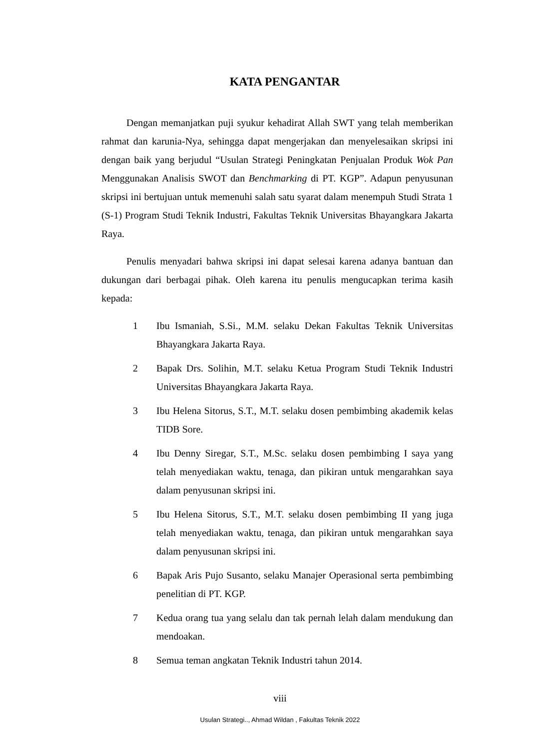KATA PENGANTAR
Dengan memanjatkan puji syukur kehadirat Allah SWT yang telah memberikan rahmat dan karunia-Nya, sehingga dapat mengerjakan dan menyelesaikan skripsi ini dengan baik yang berjudul “Usulan Strategi Peningkatan Penjualan Produk Wok Pan Menggunakan Analisis SWOT dan Benchmarking di PT. KGP”. Adapun penyusunan skripsi ini bertujuan untuk memenuhi salah satu syarat dalam menempuh Studi Strata 1 (S-1) Program Studi Teknik Industri, Fakultas Teknik Universitas Bhayangkara Jakarta Raya.
Penulis menyadari bahwa skripsi ini dapat selesai karena adanya bantuan dan dukungan dari berbagai pihak. Oleh karena itu penulis mengucapkan terima kasih kepada:
1 Ibu Ismaniah, S.Si., M.M. selaku Dekan Fakultas Teknik Universitas Bhayangkara Jakarta Raya.
2 Bapak Drs. Solihin, M.T. selaku Ketua Program Studi Teknik Industri Universitas Bhayangkara Jakarta Raya.
3 Ibu Helena Sitorus, S.T., M.T. selaku dosen pembimbing akademik kelas TIDB Sore.
4 Ibu Denny Siregar, S.T., M.Sc. selaku dosen pembimbing I saya yang telah menyediakan waktu, tenaga, dan pikiran untuk mengarahkan saya dalam penyusunan skripsi ini.
5 Ibu Helena Sitorus, S.T., M.T. selaku dosen pembimbing II yang juga telah menyediakan waktu, tenaga, dan pikiran untuk mengarahkan saya dalam penyusunan skripsi ini.
6 Bapak Aris Pujo Susanto, selaku Manajer Operasional serta pembimbing penelitian di PT. KGP.
7 Kedua orang tua yang selalu dan tak pernah lelah dalam mendukung dan mendoakan.
8 Semua teman angkatan Teknik Industri tahun 2014.
viii
Usulan Strategi.., Ahmad Wildan , Fakultas Teknik 2022